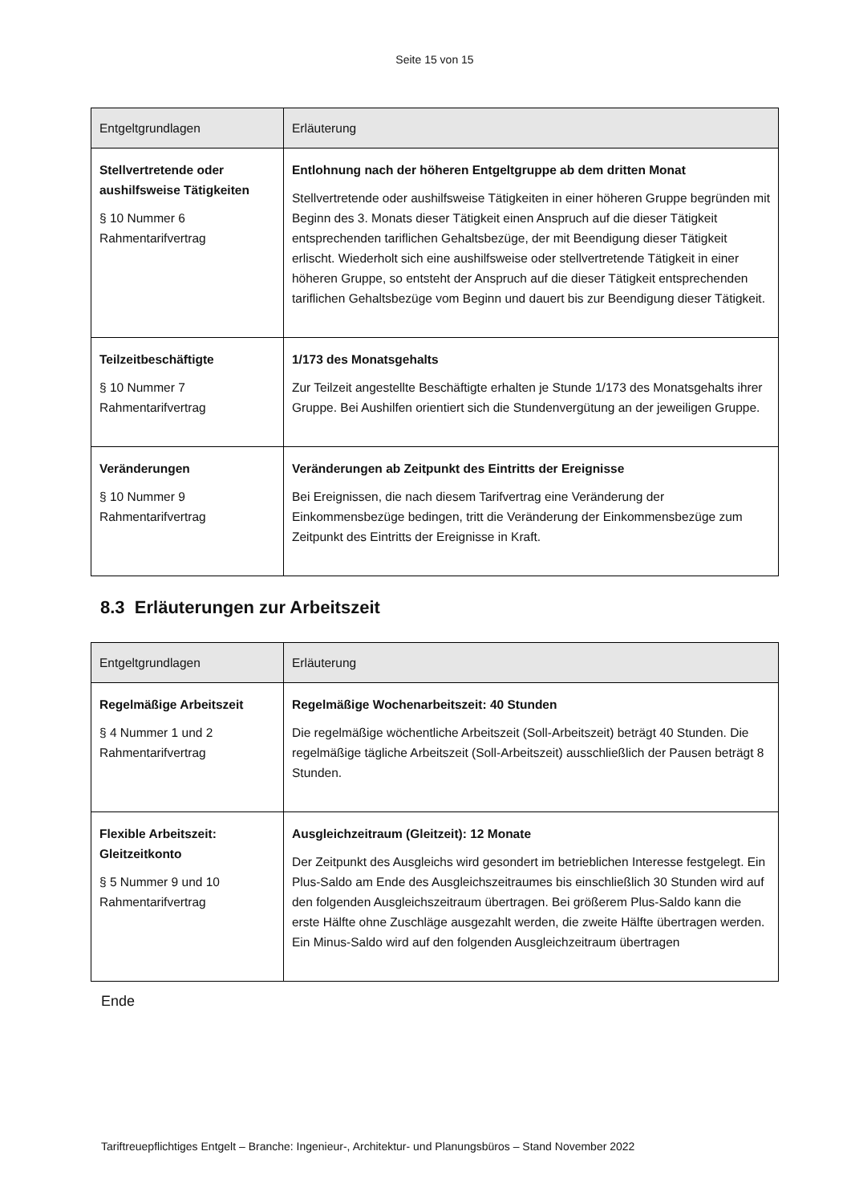Seite 15 von 15
| Entgeltgrundlagen | Erläuterung |
| --- | --- |
| Stellvertretende oder aushilfsweise Tätigkeiten § 10 Nummer 6 Rahmentarifvertrag | Entlohnung nach der höheren Entgeltgruppe ab dem dritten Monat Stellvertretende oder aushilfsweise Tätigkeiten in einer höheren Gruppe begründen mit Beginn des 3. Monats dieser Tätigkeit einen Anspruch auf die dieser Tätigkeit entsprechenden tariflichen Gehaltsbezüge, der mit Beendigung dieser Tätigkeit erlischt. Wiederholt sich eine aushilfsweise oder stellvertretende Tätigkeit in einer höheren Gruppe, so entsteht der Anspruch auf die dieser Tätigkeit entsprechenden tariflichen Gehaltsbezüge vom Beginn und dauert bis zur Beendigung dieser Tätigkeit. |
| Teilzeitbeschäftigte § 10 Nummer 7 Rahmentarifvertrag | 1/173 des Monatsgehalts Zur Teilzeit angestellte Beschäftigte erhalten je Stunde 1/173 des Monatsgehalts ihrer Gruppe. Bei Aushilfen orientiert sich die Stundenvergütung an der jeweiligen Gruppe. |
| Veränderungen § 10 Nummer 9 Rahmentarifvertrag | Veränderungen ab Zeitpunkt des Eintritts der Ereignisse Bei Ereignissen, die nach diesem Tarifvertrag eine Veränderung der Einkommensbezüge bedingen, tritt die Veränderung der Einkommensbezüge zum Zeitpunkt des Eintritts der Ereignisse in Kraft. |
8.3 Erläuterungen zur Arbeitszeit
| Entgeltgrundlagen | Erläuterung |
| --- | --- |
| Regelmäßige Arbeitszeit § 4 Nummer 1 und 2 Rahmentarifvertrag | Regelmäßige Wochenarbeitszeit: 40 Stunden Die regelmäßige wöchentliche Arbeitszeit (Soll-Arbeitszeit) beträgt 40 Stunden. Die regelmäßige tägliche Arbeitszeit (Soll-Arbeitszeit) ausschließlich der Pausen beträgt 8 Stunden. |
| Flexible Arbeitszeit: Gleitzeitkonto § 5 Nummer 9 und 10 Rahmentarifvertrag | Ausgleichzeitraum (Gleitzeit): 12 Monate Der Zeitpunkt des Ausgleichs wird gesondert im betrieblichen Interesse festgelegt. Ein Plus-Saldo am Ende des Ausgleichszeitraumes bis einschließlich 30 Stunden wird auf den folgenden Ausgleichszeitraum übertragen. Bei größerem Plus-Saldo kann die erste Hälfte ohne Zuschläge ausgezahlt werden, die zweite Hälfte übertragen werden. Ein Minus-Saldo wird auf den folgenden Ausgleichzeitraum übertragen |
Ende
Tariftreuepflichtiges Entgelt – Branche: Ingenieur-, Architektur- und Planungsbüros – Stand November 2022